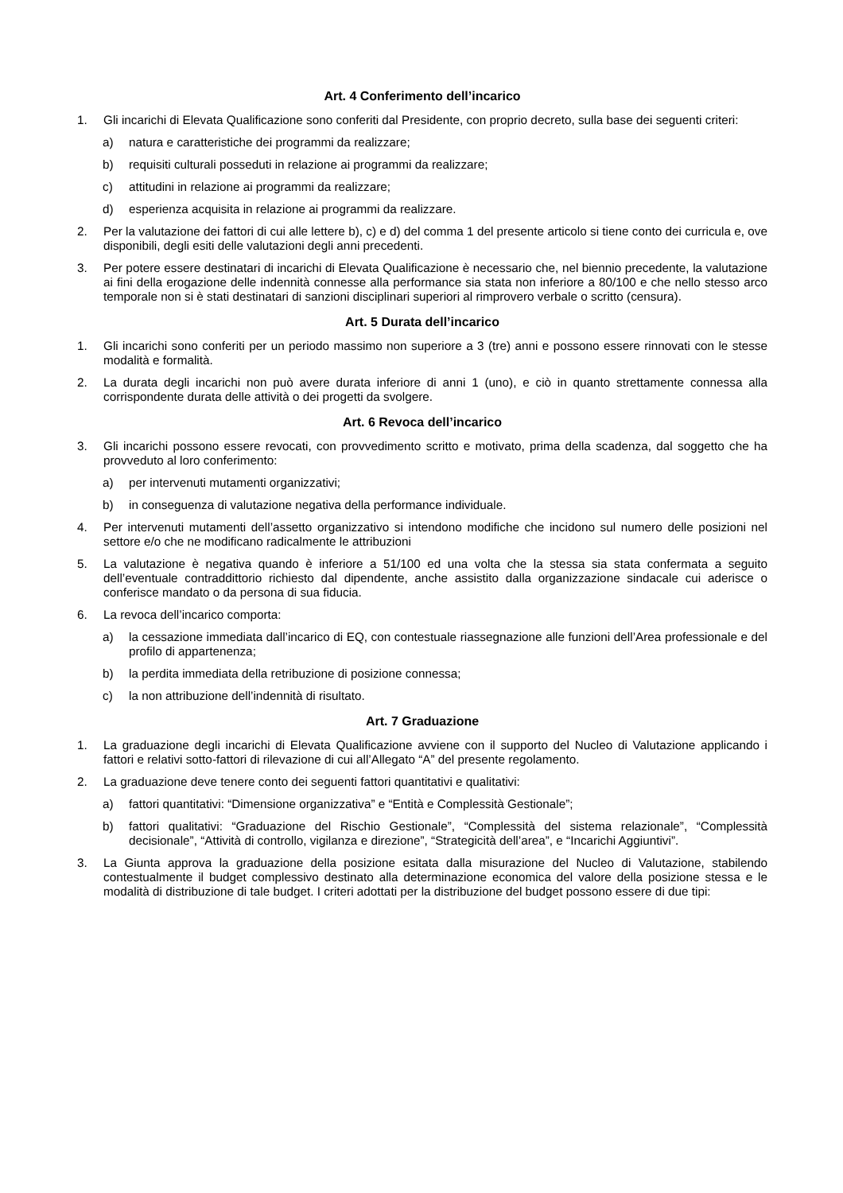Art. 4 Conferimento dell’incarico
1. Gli incarichi di Elevata Qualificazione sono conferiti dal Presidente, con proprio decreto, sulla base dei seguenti criteri:
a) natura e caratteristiche dei programmi da realizzare;
b) requisiti culturali posseduti in relazione ai programmi da realizzare;
c) attitudini in relazione ai programmi da realizzare;
d) esperienza acquisita in relazione ai programmi da realizzare.
2. Per la valutazione dei fattori di cui alle lettere b), c) e d) del comma 1 del presente articolo si tiene conto dei curricula e, ove disponibili, degli esiti delle valutazioni degli anni precedenti.
3. Per potere essere destinatari di incarichi di Elevata Qualificazione è necessario che, nel biennio precedente, la valutazione ai fini della erogazione delle indennità connesse alla performance sia stata non inferiore a 80/100 e che nello stesso arco temporale non si è stati destinatari di sanzioni disciplinari superiori al rimprovero verbale o scritto (censura).
Art. 5 Durata dell’incarico
1. Gli incarichi sono conferiti per un periodo massimo non superiore a 3 (tre) anni e possono essere rinnovati con le stesse modalità e formalità.
2. La durata degli incarichi non può avere durata inferiore di anni 1 (uno), e ciò in quanto strettamente connessa alla corrispondente durata delle attività o dei progetti da svolgere.
Art. 6 Revoca dell’incarico
3. Gli incarichi possono essere revocati, con provvedimento scritto e motivato, prima della scadenza, dal soggetto che ha provveduto al loro conferimento:
a) per intervenuti mutamenti organizzativi;
b) in conseguenza di valutazione negativa della performance individuale.
4. Per intervenuti mutamenti dell’assetto organizzativo si intendono modifiche che incidono sul numero delle posizioni nel settore e/o che ne modificano radicalmente le attribuzioni
5. La valutazione è negativa quando è inferiore a 51/100 ed una volta che la stessa sia stata confermata a seguito dell’eventuale contraddittorio richiesto dal dipendente, anche assistito dalla organizzazione sindacale cui aderisce o conferisce mandato o da persona di sua fiducia.
6. La revoca dell’incarico comporta:
a) la cessazione immediata dall’incarico di EQ, con contestuale riassegnazione alle funzioni dell’Area professionale e del profilo di appartenenza;
b) la perdita immediata della retribuzione di posizione connessa;
c) la non attribuzione dell’indennità di risultato.
Art. 7 Graduazione
1. La graduazione degli incarichi di Elevata Qualificazione avviene con il supporto del Nucleo di Valutazione applicando i fattori e relativi sotto-fattori di rilevazione di cui all’Allegato “A” del presente regolamento.
2. La graduazione deve tenere conto dei seguenti fattori quantitativi e qualitativi:
a) fattori quantitativi: “Dimensione organizzativa” e “Entità e Complessità Gestionale”;
b) fattori qualitativi: “Graduazione del Rischio Gestionale”, “Complessità del sistema relazionale”, “Complessità decisionale”, “Attività di controllo, vigilanza e direzione”, “Strategicità dell’area”, e “Incarichi Aggiuntivi”.
3. La Giunta approva la graduazione della posizione esitata dalla misurazione del Nucleo di Valutazione, stabilendo contestualmente il budget complessivo destinato alla determinazione economica del valore della posizione stessa e le modalità di distribuzione di tale budget. I criteri adottati per la distribuzione del budget possono essere di due tipi: